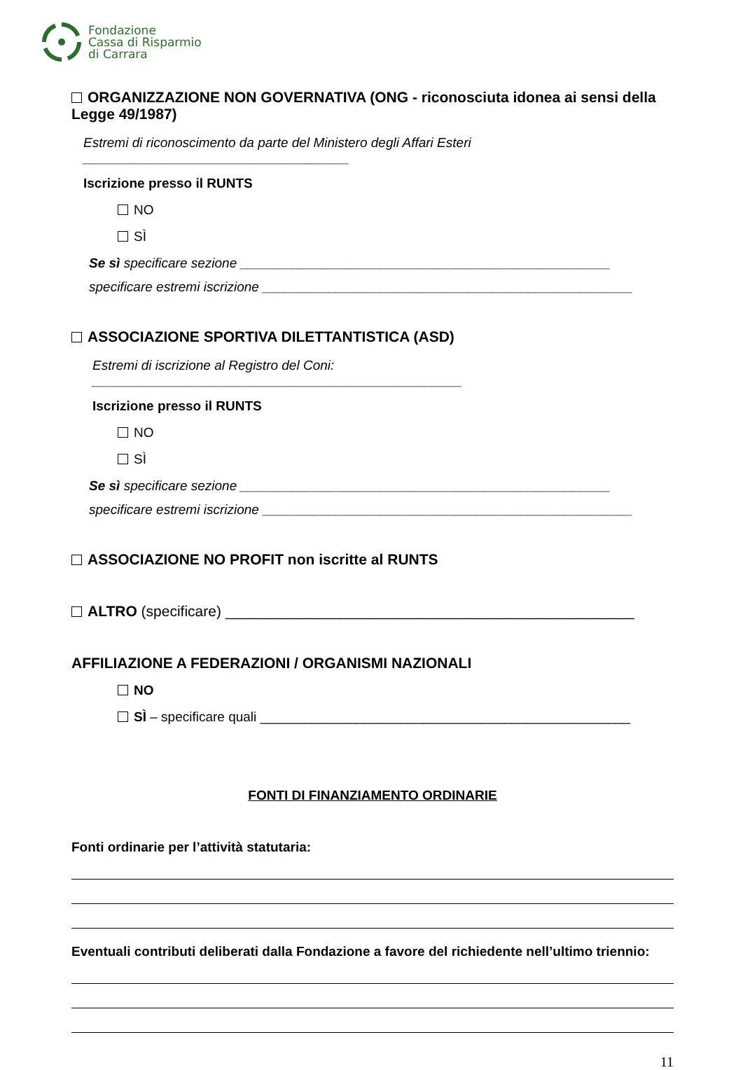Fondazione
Cassa di Risparmio
di Carrara
ORGANIZZAZIONE NON GOVERNATIVA (ONG - riconosciuta idonea ai sensi della Legge 49/1987)
Estremi di riconoscimento da parte del Ministero degli Affari Esteri ____________________________________
Iscrizione presso il RUNTS
NO
SÌ
Se sì specificare sezione __________________________________________________
specificare estremi iscrizione __________________________________________________
ASSOCIAZIONE SPORTIVA DILETTANTISTICA (ASD)
Estremi di iscrizione al Registro del Coni: __________________________________________________
Iscrizione presso il RUNTS
NO
SÌ
Se sì specificare sezione __________________________________________________
specificare estremi iscrizione __________________________________________________
ASSOCIAZIONE NO PROFIT non iscritte al RUNTS
ALTRO (specificare) __________________________________________________
AFFILIAZIONE A FEDERAZIONI / ORGANISMI NAZIONALI
NO
SÌ – specificare quali __________________________________________________
FONTI DI FINANZIAMENTO ORDINARIE
Fonti ordinarie per l’attività statutaria:
Eventuali contributi deliberati dalla Fondazione a favore del richiedente nell’ultimo triennio:
11